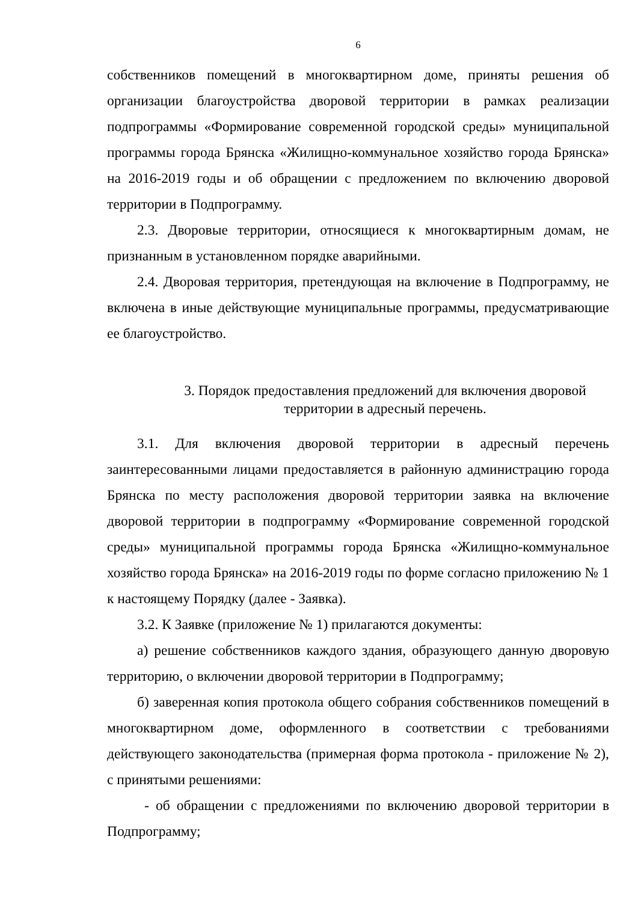6
собственников помещений в многоквартирном доме, приняты решения об организации благоустройства дворовой территории в рамках реализации подпрограммы «Формирование современной городской среды» муниципальной программы города Брянска «Жилищно-коммунальное хозяйство города Брянска» на 2016-2019 годы и об обращении с предложением по включению дворовой территории в Подпрограмму.
2.3. Дворовые территории, относящиеся к многоквартирным домам, не признанным в установленном порядке аварийными.
2.4. Дворовая территория, претендующая на включение в Подпрограмму, не включена в иные действующие муниципальные программы, предусматривающие ее благоустройство.
3. Порядок предоставления предложений для включения дворовой территории в адресный перечень.
3.1. Для включения дворовой территории в адресный перечень заинтересованными лицами предоставляется в районную администрацию города Брянска по месту расположения дворовой территории заявка на включение дворовой территории в подпрограмму «Формирование современной городской среды» муниципальной программы города Брянска «Жилищно-коммунальное хозяйство города Брянска» на 2016-2019 годы по форме согласно приложению № 1 к настоящему Порядку (далее - Заявка).
3.2. К Заявке (приложение № 1) прилагаются документы:
а) решение собственников каждого здания, образующего данную дворовую территорию, о включении дворовой территории в Подпрограмму;
б) заверенная копия протокола общего собрания собственников помещений в многоквартирном доме, оформленного в соответствии с требованиями действующего законодательства (примерная форма протокола - приложение № 2), с принятыми решениями:
- об обращении с предложениями по включению дворовой территории в Подпрограмму;